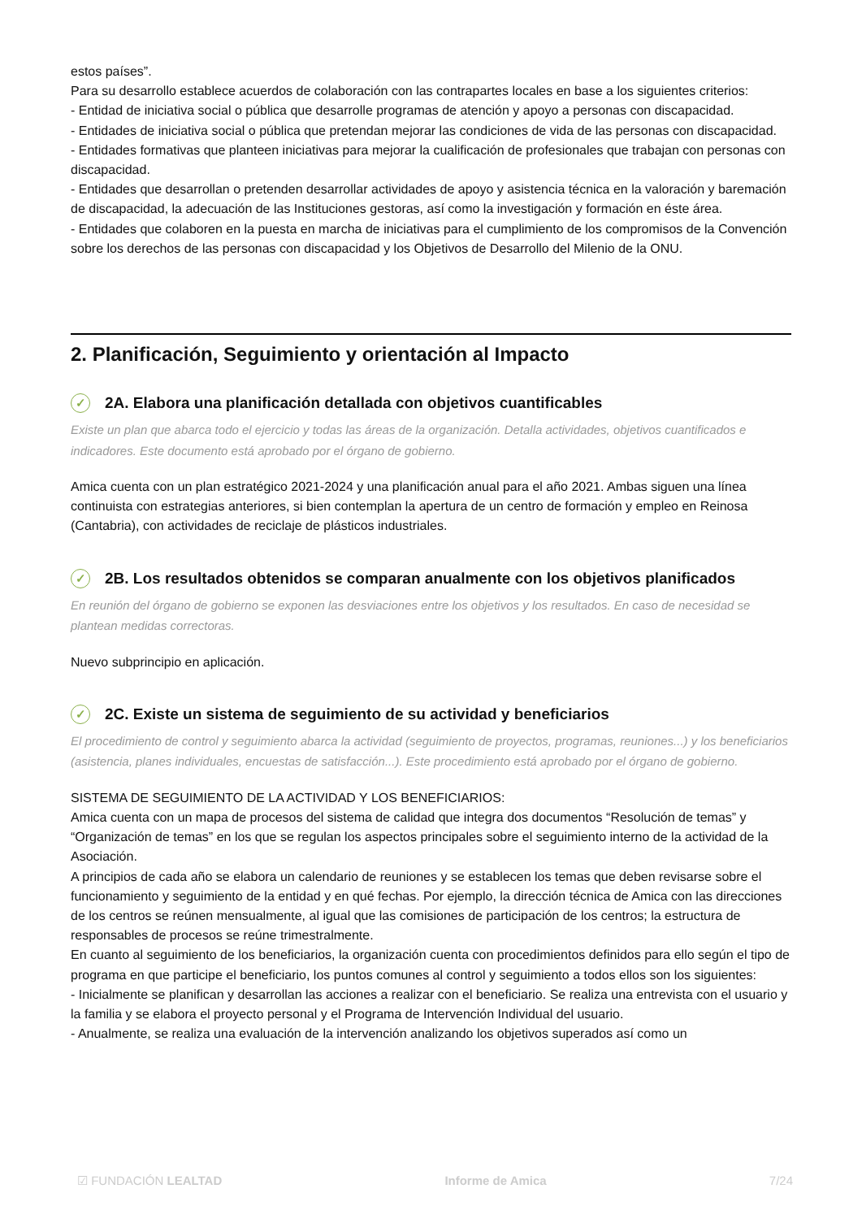estos países”.
Para su desarrollo establece acuerdos de colaboración con las contrapartes locales en base a los siguientes criterios:
- Entidad de iniciativa social o pública que desarrolle programas de atención y apoyo a personas con discapacidad.
- Entidades de iniciativa social o pública que pretendan mejorar las condiciones de vida de las personas con discapacidad.
- Entidades formativas que planteen iniciativas para mejorar la cualificación de profesionales que trabajan con personas con discapacidad.
- Entidades que desarrollan o pretenden desarrollar actividades de apoyo y asistencia técnica en la valoración y baremación de discapacidad, la adecuación de las Instituciones gestoras, así como la investigación y formación en éste área.
- Entidades que colaboren en la puesta en marcha de iniciativas para el cumplimiento de los compromisos de la Convención sobre los derechos de las personas con discapacidad y los Objetivos de Desarrollo del Milenio de la ONU.
2. Planificación, Seguimiento y orientación al Impacto
✓ 2A. Elabora una planificación detallada con objetivos cuantificables
Existe un plan que abarca todo el ejercicio y todas las áreas de la organización. Detalla actividades, objetivos cuantificados e indicadores. Este documento está aprobado por el órgano de gobierno.
Amica cuenta con un plan estratégico 2021-2024 y una planificación anual para el año 2021. Ambas siguen una línea continuista con estrategias anteriores, si bien contemplan la apertura de un centro de formación y empleo en Reinosa (Cantabria), con actividades de reciclaje de plásticos industriales.
✓ 2B. Los resultados obtenidos se comparan anualmente con los objetivos planificados
En reunión del órgano de gobierno se exponen las desviaciones entre los objetivos y los resultados. En caso de necesidad se plantean medidas correctoras.
Nuevo subprincipio en aplicación.
✓ 2C. Existe un sistema de seguimiento de su actividad y beneficiarios
El procedimiento de control y seguimiento abarca la actividad (seguimiento de proyectos, programas, reuniones...) y los beneficiarios (asistencia, planes individuales, encuestas de satisfacción...). Este procedimiento está aprobado por el órgano de gobierno.
SISTEMA DE SEGUIMIENTO DE LA ACTIVIDAD Y LOS BENEFICIARIOS:
Amica cuenta con un mapa de procesos del sistema de calidad que integra dos documentos “Resolución de temas” y “Organización de temas” en los que se regulan los aspectos principales sobre el seguimiento interno de la actividad de la Asociación.
A principios de cada año se elabora un calendario de reuniones y se establecen los temas que deben revisarse sobre el funcionamiento y seguimiento de la entidad y en qué fechas. Por ejemplo, la dirección técnica de Amica con las direcciones de los centros se reúnen mensualmente, al igual que las comisiones de participación de los centros; la estructura de responsables de procesos se reúne trimestralmente.
En cuanto al seguimiento de los beneficiarios, la organización cuenta con procedimientos definidos para ello según el tipo de programa en que participe el beneficiario, los puntos comunes al control y seguimiento a todos ellos son los siguientes:
- Inicialmente se planifican y desarrollan las acciones a realizar con el beneficiario. Se realiza una entrevista con el usuario y la familia y se elabora el proyecto personal y el Programa de Intervención Individual del usuario.
- Anualmente, se realiza una evaluación de la intervención analizando los objetivos superados así como un
☑ FUNDACIÓN LEALTAD Informe de Amica 7/24